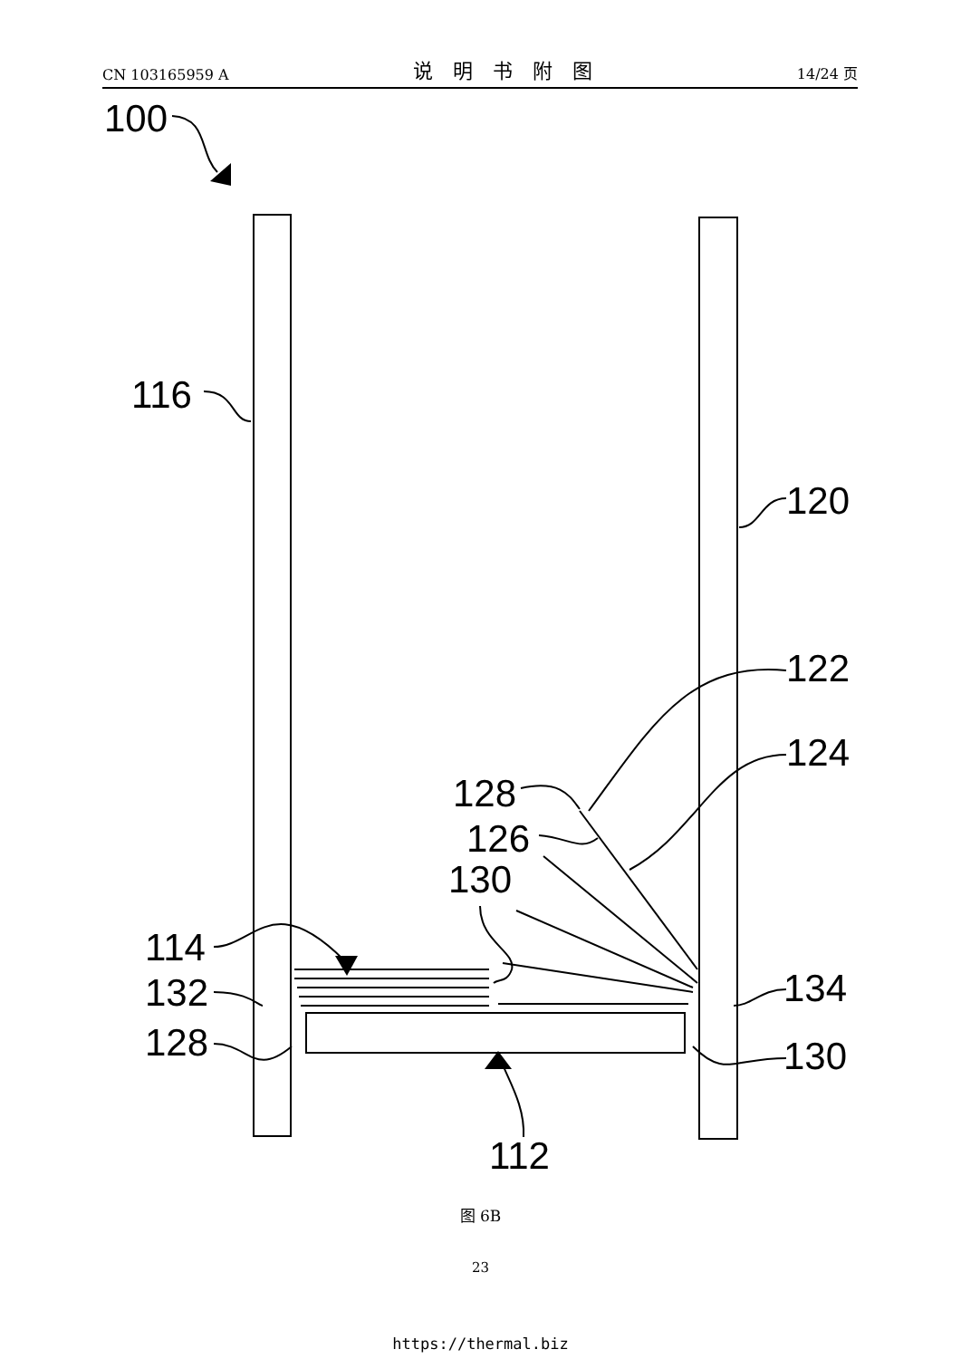CN 103165959 A 说明书附图 14/24 页
100
116
120
122
124
128
126
130
114
132
128
134
130
112
图 6B
23
https://thermal.biz